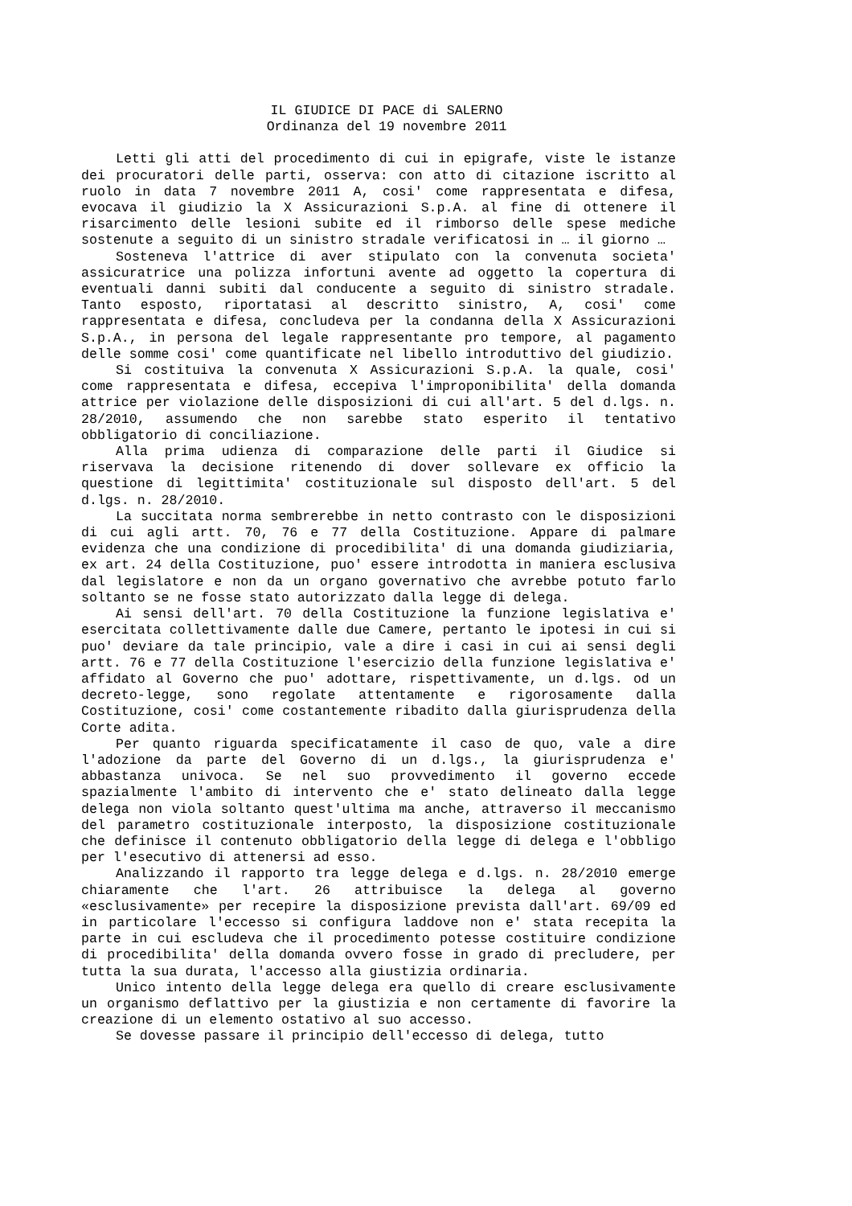IL GIUDICE DI PACE di SALERNO
Ordinanza del 19 novembre 2011
Letti gli atti del procedimento di cui in epigrafe, viste le istanze dei procuratori delle parti, osserva: con atto di citazione iscritto al ruolo in data 7 novembre 2011 A, cosi' come rappresentata e difesa, evocava il giudizio la X Assicurazioni S.p.A. al fine di ottenere il risarcimento delle lesioni subite ed il rimborso delle spese mediche sostenute a seguito di un sinistro stradale verificatosi in … il giorno …
Sosteneva l'attrice di aver stipulato con la convenuta societa' assicuratrice una polizza infortuni avente ad oggetto la copertura di eventuali danni subiti dal conducente a seguito di sinistro stradale. Tanto esposto, riportatasi al descritto sinistro, A, cosi' come rappresentata e difesa, concludeva per la condanna della X Assicurazioni S.p.A., in persona del legale rappresentante pro tempore, al pagamento delle somme cosi' come quantificate nel libello introduttivo del giudizio.
Si costituiva la convenuta X Assicurazioni S.p.A. la quale, cosi' come rappresentata e difesa, eccepiva l'improponibilita' della domanda attrice per violazione delle disposizioni di cui all'art. 5 del d.lgs. n. 28/2010, assumendo che non sarebbe stato esperito il tentativo obbligatorio di conciliazione.
Alla prima udienza di comparazione delle parti il Giudice si riservava la decisione ritenendo di dover sollevare ex officio la questione di legittimita' costituzionale sul disposto dell'art. 5 del d.lgs. n. 28/2010.
La succitata norma sembrerebbe in netto contrasto con le disposizioni di cui agli artt. 70, 76 e 77 della Costituzione. Appare di palmare evidenza che una condizione di procedibilita' di una domanda giudiziaria, ex art. 24 della Costituzione, puo' essere introdotta in maniera esclusiva dal legislatore e non da un organo governativo che avrebbe potuto farlo soltanto se ne fosse stato autorizzato dalla legge di delega.
Ai sensi dell'art. 70 della Costituzione la funzione legislativa e' esercitata collettivamente dalle due Camere, pertanto le ipotesi in cui si puo' deviare da tale principio, vale a dire i casi in cui ai sensi degli artt. 76 e 77 della Costituzione l'esercizio della funzione legislativa e' affidato al Governo che puo' adottare, rispettivamente, un d.lgs. od un decreto-legge, sono regolate attentamente e rigorosamente dalla Costituzione, cosi' come costantemente ribadito dalla giurisprudenza della Corte adita.
Per quanto riguarda specificatamente il caso de quo, vale a dire l'adozione da parte del Governo di un d.lgs., la giurisprudenza e' abbastanza univoca. Se nel suo provvedimento il governo eccede spazialmente l'ambito di intervento che e' stato delineato dalla legge delega non viola soltanto quest'ultima ma anche, attraverso il meccanismo del parametro costituzionale interposto, la disposizione costituzionale che definisce il contenuto obbligatorio della legge di delega e l'obbligo per l'esecutivo di attenersi ad esso.
Analizzando il rapporto tra legge delega e d.lgs. n. 28/2010 emerge chiaramente che l'art. 26 attribuisce la delega al governo «esclusivamente» per recepire la disposizione prevista dall'art. 69/09 ed in particolare l'eccesso si configura laddove non e' stata recepita la parte in cui escludeva che il procedimento potesse costituire condizione di procedibilita' della domanda ovvero fosse in grado di precludere, per tutta la sua durata, l'accesso alla giustizia ordinaria.
Unico intento della legge delega era quello di creare esclusivamente un organismo deflattivo per la giustizia e non certamente di favorire la creazione di un elemento ostativo al suo accesso.
Se dovesse passare il principio dell'eccesso di delega, tutto